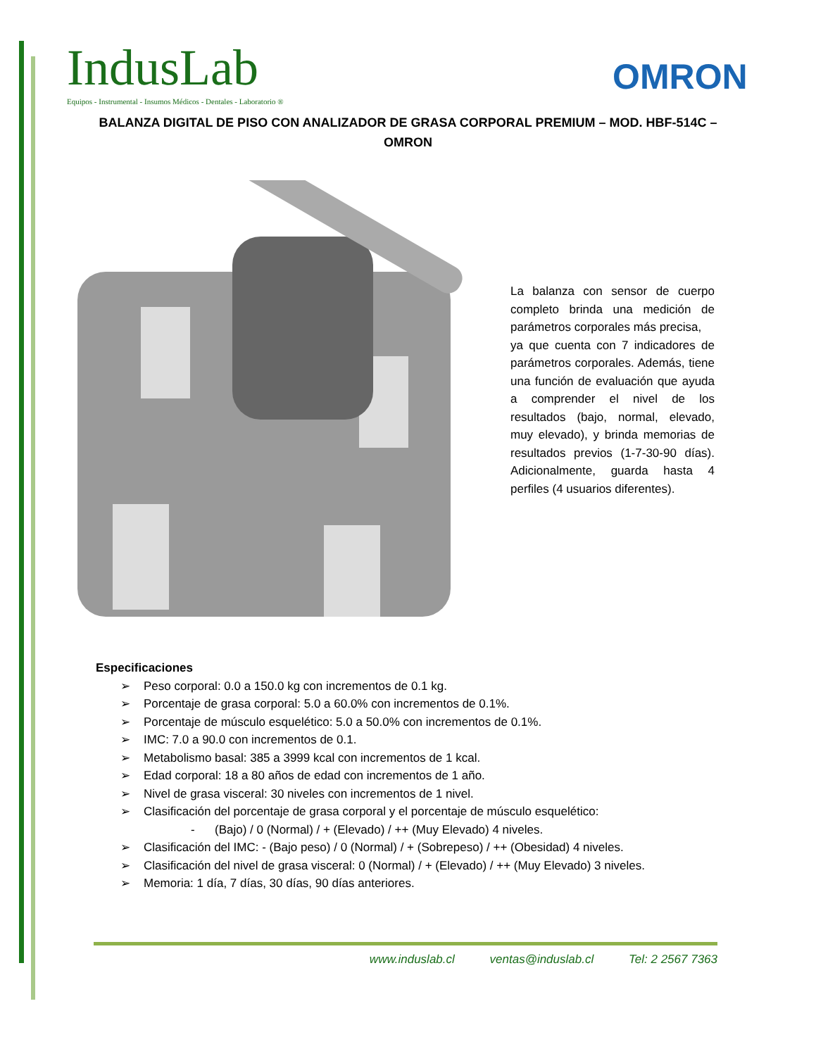IndusLab
Equipos - Instrumental - Insumos Médicos - Dentales - Laboratorio ®
OMRON
BALANZA DIGITAL DE PISO CON ANALIZADOR DE GRASA CORPORAL PREMIUM – MOD. HBF-514C – OMRON
La balanza con sensor de cuerpo completo brinda una medición de parámetros corporales más precisa,
ya que cuenta con 7 indicadores de parámetros corporales. Además, tiene una función de evaluación que ayuda a comprender el nivel de los resultados (bajo, normal, elevado, muy elevado), y brinda memorias de resultados previos (1-7-30-90 días). Adicionalmente, guarda hasta 4 perfiles (4 usuarios diferentes).
Especificaciones
➢ Peso corporal: 0.0 a 150.0 kg con incrementos de 0.1 kg.
➢ Porcentaje de grasa corporal: 5.0 a 60.0% con incrementos de 0.1%.
➢ Porcentaje de músculo esquelético: 5.0 a 50.0% con incrementos de 0.1%.
➢ IMC: 7.0 a 90.0 con incrementos de 0.1.
➢ Metabolismo basal: 385 a 3999 kcal con incrementos de 1 kcal.
➢ Edad corporal: 18 a 80 años de edad con incrementos de 1 año.
➢ Nivel de grasa visceral: 30 niveles con incrementos de 1 nivel.
➢ Clasificación del porcentaje de grasa corporal y el porcentaje de músculo esquelético:
- (Bajo) / 0 (Normal) / + (Elevado) / ++ (Muy Elevado) 4 niveles.
➢ Clasificación del IMC: - (Bajo peso) / 0 (Normal) / + (Sobrepeso) / ++ (Obesidad) 4 niveles.
➢ Clasificación del nivel de grasa visceral: 0 (Normal) / + (Elevado) / ++ (Muy Elevado) 3 niveles.
➢ Memoria: 1 día, 7 días, 30 días, 90 días anteriores.
www.induslab.cl ventas@induslab.cl Tel: 2 2567 7363